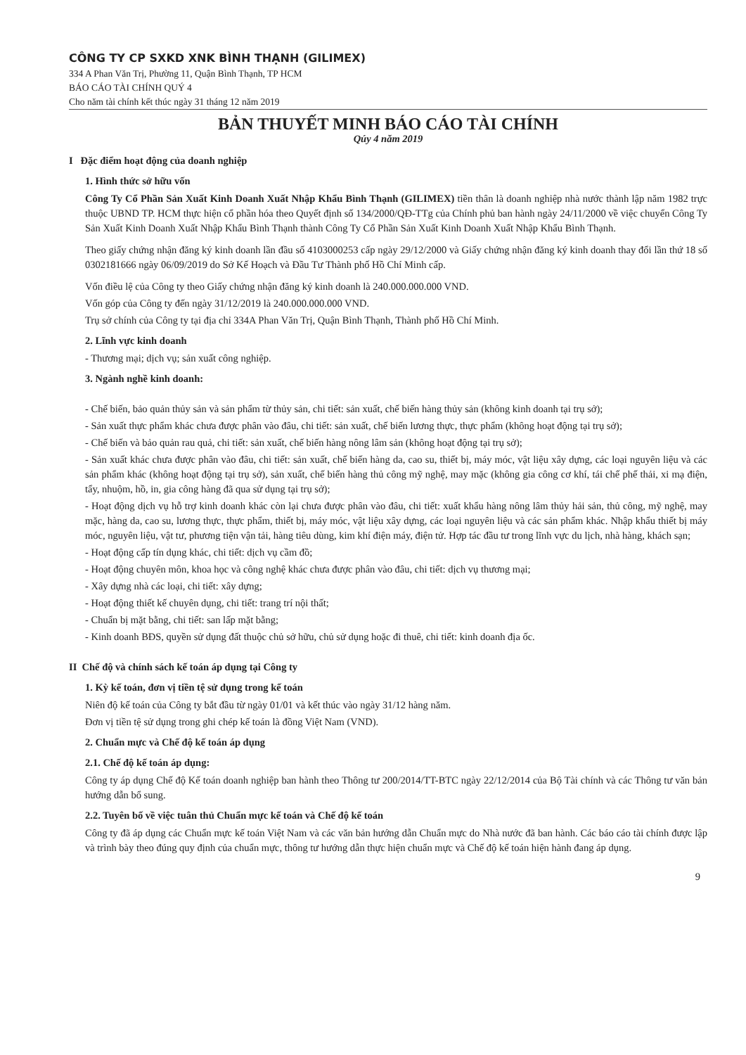CÔNG TY CP SXKD XNK BÌNH THẠNH (GILIMEX)
334 A Phan Văn Trị, Phường 11, Quận Bình Thạnh, TP HCM
BÁO CÁO TÀI CHÍNH QUÝ 4
Cho năm tài chính kết thúc ngày 31 tháng 12 năm 2019
BẢN THUYẾT MINH BÁO CÁO TÀI CHÍNH
Qúy 4 năm 2019
I Đặc điểm hoạt động của doanh nghiệp
1. Hình thức sở hữu vốn
Công Ty Cổ Phần Sản Xuất Kinh Doanh Xuất Nhập Khẩu Bình Thạnh (GILIMEX) tiền thân là doanh nghiệp nhà nước thành lập năm 1982 trực thuộc UBND TP. HCM thực hiện cổ phần hóa theo Quyết định số 134/2000/QĐ-TTg của Chính phủ ban hành ngày 24/11/2000 về việc chuyển Công Ty Sản Xuất Kinh Doanh Xuất Nhập Khẩu Bình Thạnh thành Công Ty Cổ Phần Sản Xuất Kinh Doanh Xuất Nhập Khẩu Bình Thạnh.
Theo giấy chứng nhận đăng ký kinh doanh lần đầu số 4103000253 cấp ngày 29/12/2000 và Giấy chứng nhận đăng ký kinh doanh thay đổi lần thứ 18 số 0302181666 ngày 06/09/2019 do Sở Kế Hoạch và Đầu Tư Thành phố Hồ Chí Minh cấp.
Vốn điều lệ của Công ty theo Giấy chứng nhận đăng ký kinh doanh là 240.000.000.000 VND.
Vốn góp của Công ty đến ngày 31/12/2019 là 240.000.000.000 VND.
Trụ sở chính của Công ty tại địa chỉ 334A Phan Văn Trị, Quận Bình Thạnh, Thành phố Hồ Chí Minh.
2. Lĩnh vực kinh doanh
- Thương mại; dịch vụ; sản xuất công nghiệp.
3. Ngành nghề kinh doanh:
- Chế biến, bảo quản thủy sản và sản phẩm từ thủy sản, chi tiết: sản xuất, chế biến hàng thủy sản (không kinh doanh tại trụ sở);
- Sản xuất thực phẩm khác chưa được phân vào đâu, chi tiết: sản xuất, chế biến lương thực, thực phẩm (không hoạt động tại trụ sở);
- Chế biến và bảo quản rau quả, chi tiết: sản xuất, chế biến hàng nông lâm sản (không hoạt động tại trụ sở);
- Sản xuất khác chưa được phân vào đâu, chi tiết: sản xuất, chế biến hàng da, cao su, thiết bị, máy móc, vật liệu xây dựng, các loại nguyên liệu và các sản phẩm khác (không hoạt động tại trụ sở), sản xuất, chế biến hàng thủ công mỹ nghệ, may mặc (không gia công cơ khí, tái chế phế thải, xi mạ điện, tẩy, nhuộm, hồ, in, gia công hàng đã qua sử dụng tại trụ sở);
- Hoạt động dịch vụ hỗ trợ kinh doanh khác còn lại chưa được phân vào đâu, chi tiết: xuất khẩu hàng nông lâm thủy hải sản, thủ công, mỹ nghệ, may mặc, hàng da, cao su, lương thực, thực phẩm, thiết bị, máy móc, vật liệu xây dựng, các loại nguyên liệu và các sản phẩm khác. Nhập khẩu thiết bị máy móc, nguyên liệu, vật tư, phương tiện vận tải, hàng tiêu dùng, kim khí điện máy, điện tử. Hợp tác đầu tư trong lĩnh vực du lịch, nhà hàng, khách sạn;
- Hoạt động cấp tín dụng khác, chi tiết: dịch vụ cầm đồ;
- Hoạt động chuyên môn, khoa học và công nghệ khác chưa được phân vào đâu, chi tiết: dịch vụ thương mại;
- Xây dựng nhà các loại, chi tiết: xây dựng;
- Hoạt động thiết kế chuyên dụng, chi tiết: trang trí nội thất;
- Chuẩn bị mặt bằng, chi tiết: san lấp mặt bằng;
- Kinh doanh BĐS, quyền sử dụng đất thuộc chủ sở hữu, chủ sử dụng hoặc đi thuê, chi tiết: kinh doanh địa ốc.
II Chế độ và chính sách kế toán áp dụng tại Công ty
1. Kỳ kế toán, đơn vị tiền tệ sử dụng trong kế toán
Niên độ kế toán của Công ty bắt đầu từ ngày 01/01 và kết thúc vào ngày 31/12 hàng năm.
Đơn vị tiền tệ sử dụng trong ghi chép kế toán là đồng Việt Nam (VND).
2. Chuẩn mực và Chế độ kế toán áp dụng
2.1. Chế độ kế toán áp dụng:
Công ty áp dụng Chế độ Kế toán doanh nghiệp ban hành theo Thông tư 200/2014/TT-BTC ngày 22/12/2014 của Bộ Tài chính và các Thông tư văn bản hướng dẫn bổ sung.
2.2. Tuyên bố về việc tuân thủ Chuẩn mực kế toán và Chế độ kế toán
Công ty đã áp dụng các Chuẩn mực kế toán Việt Nam và các văn bản hướng dẫn Chuẩn mực do Nhà nước đã ban hành. Các báo cáo tài chính được lập và trình bày theo đúng quy định của chuẩn mực, thông tư hướng dẫn thực hiện chuẩn mực và Chế độ kế toán hiện hành đang áp dụng.
9